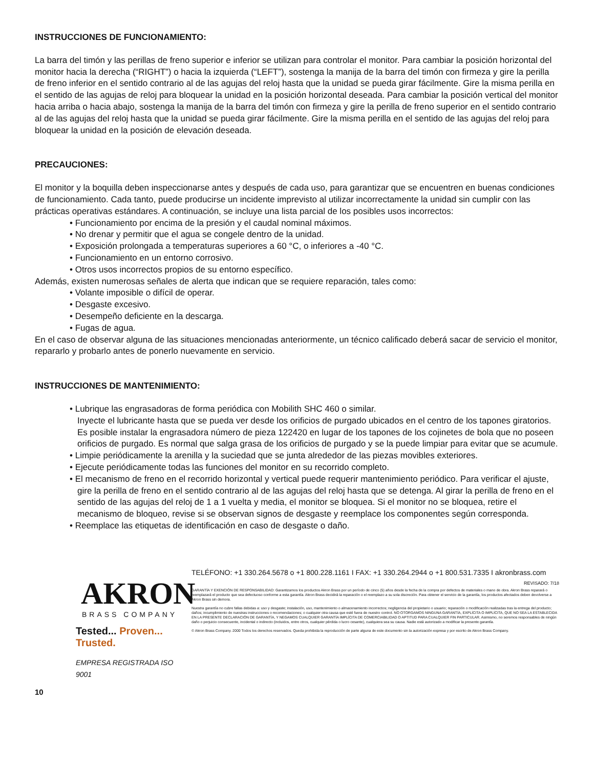INSTRUCCIONES DE FUNCIONAMIENTO:
La barra del timón y las perillas de freno superior e inferior se utilizan para controlar el monitor. Para cambiar la posición horizontal del monitor hacia la derecha (“RIGHT”) o hacia la izquierda (“LEFT”), sostenga la manija de la barra del timón con firmeza y gire la perilla de freno inferior en el sentido contrario al de las agujas del reloj hasta que la unidad se pueda girar fácilmente. Gire la misma perilla en el sentido de las agujas de reloj para bloquear la unidad en la posición horizontal deseada. Para cambiar la posición vertical del monitor hacia arriba o hacia abajo, sostenga la manija de la barra del timón con firmeza y gire la perilla de freno superior en el sentido contrario al de las agujas del reloj hasta que la unidad se pueda girar fácilmente. Gire la misma perilla en el sentido de las agujas del reloj para bloquear la unidad en la posición de elevación deseada.
PRECAUCIONES:
El monitor y la boquilla deben inspeccionarse antes y después de cada uso, para garantizar que se encuentren en buenas condiciones de funcionamiento. Cada tanto, puede producirse un incidente imprevisto al utilizar incorrectamente la unidad sin cumplir con las prácticas operativas estándares. A continuación, se incluye una lista parcial de los posibles usos incorrectos:
• Funcionamiento por encima de la presión y el caudal nominal máximos.
• No drenar y permitir que el agua se congele dentro de la unidad.
• Exposición prolongada a temperaturas superiores a 60 °C, o inferiores a -40 °C.
• Funcionamiento en un entorno corrosivo.
• Otros usos incorrectos propios de su entorno específico.
Además, existen numerosas señales de alerta que indican que se requiere reparación, tales como:
• Volante imposible o difícil de operar.
• Desgaste excesivo.
• Desempeño deficiente en la descarga.
• Fugas de agua.
En el caso de observar alguna de las situaciones mencionadas anteriormente, un técnico calificado deberá sacar de servicio el monitor, repararlo y probarlo antes de ponerlo nuevamente en servicio.
INSTRUCCIONES DE MANTENIMIENTO:
• Lubrique las engrasadoras de forma periódica con Mobilith SHC 460 o similar.
Inyecte el lubricante hasta que se pueda ver desde los orificios de purgado ubicados en el centro de los tapones giratorios.
Es posible instalar la engrasadora número de pieza 122420 en lugar de los tapones de los cojinetes de bola que no poseen orificios de purgado. Es normal que salga grasa de los orificios de purgado y se la puede limpiar para evitar que se acumule.
• Limpie periódicamente la arenilla y la suciedad que se junta alrededor de las piezas movibles exteriores.
• Ejecute periódicamente todas las funciones del monitor en su recorrido completo.
• El mecanismo de freno en el recorrido horizontal y vertical puede requerir mantenimiento periódico. Para verificar el ajuste, gire la perilla de freno en el sentido contrario al de las agujas del reloj hasta que se detenga. Al girar la perilla de freno en el sentido de las agujas del reloj de 1 a 1 vuelta y media, el monitor se bloquea. Si el monitor no se bloquea, retire el mecanismo de bloqueo, revise si se observan signos de desgaste y reemplace los componentes según corresponda.
• Reemplace las etiquetas de identificación en caso de desgaste o daño.
AKRON
BRASS COMPANY
Tested... Proven... Trusted.
EMPRESA REGISTRADA ISO 9001
TELÉFONO: +1 330.264.5678 o +1 800.228.1161 I FAX: +1 330.264.2944 o +1 800.531.7335 I akronbrass.com
REVISADO: 7/18
GARANTÍA Y EXENCIÓN DE RESPONSABILIDAD: Garantizamos los productos Akron Brass por un período de cinco (5) años desde la fecha de la compra por defectos de materiales o mano de obra. Akron Brass reparará o reemplazará el producto que sea defectuoso conforme a esta garantía. Akron Brass decidirá la reparación o el reemplazo a su sola discreción. Para obtener el servicio de la garantía, los productos afectados deben devolverse a Akron Brass sin demora.
Nuestra garantía no cubre fallas debidas a: uso y desgaste; instalación, uso, mantenimiento o almacenamiento incorrectos; negligencia del propietario o usuario; reparación o modificación realizadas tras la entrega del producto; daños; incumplimiento de nuestras instrucciones o recomendaciones; o cualquier otra causa que esté fuera de nuestro control. NO OTORGAMOS NINGUNA GARANTÍA, EXPLÍCITA O IMPLÍCITA, QUE NO SEA LA ESTABLECIDA EN LA PRESENTE DECLARACIÓN DE GARANTÍA, Y NEGAMOS CUALQUIER GARANTÍA IMPLÍCITA DE COMERCIABILIDAD O APTITUD PARA CUALQUIER FIN PARTICULAR. Asimismo, no seremos responsables de ningún daño o perjuicio consecuente, incidental o indirecto (incluidos, entre otros, cualquier pérdida o lucro cesante), cualquiera sea su causa. Nadie está autorizado a modificar la presente garantía.
© Akron Brass Company. 2000 Todos los derechos reservados. Queda prohibida la reproducción de parte alguna de este documento sin la autorización expresa y por escrito de Akron Brass Company.
10